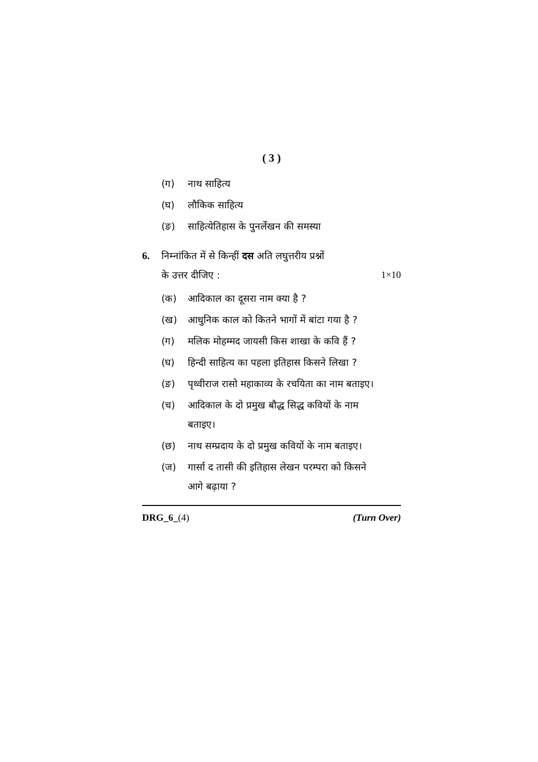( 3 )
(ग) नाथ साहित्य
(घ) लौकिक साहित्य
(ङ) साहित्येतिहास के पुनर्लेखन की समस्या
6. निम्नांकित में से किन्हीं दस अति लघुत्तरीय प्रश्नों
के उत्तर दीजिए : 1×10
(क) आदिकाल का दूसरा नाम क्या है ?
(ख) आधुनिक काल को कितने भागों में बांटा गया है ?
(ग) मलिक मोहम्मद जायसी किस शाखा के कवि हैं ?
(घ) हिन्दी साहित्य का पहला इतिहास किसने लिखा ?
(ङ) पृथ्वीराज रासो महाकाव्य के रचयिता का नाम बताइए।
(च) आदिकाल के दो प्रमुख बौद्ध सिद्ध कवियों के नाम बताइए।
(छ) नाथ सम्प्रदाय के दो प्रमुख कवियों के नाम बताइए।
(ज) गार्सा द तासी की इतिहास लेखन परम्परा को किसने आगे बढ़ाया ?
DRG_6_(4) (Turn Over)